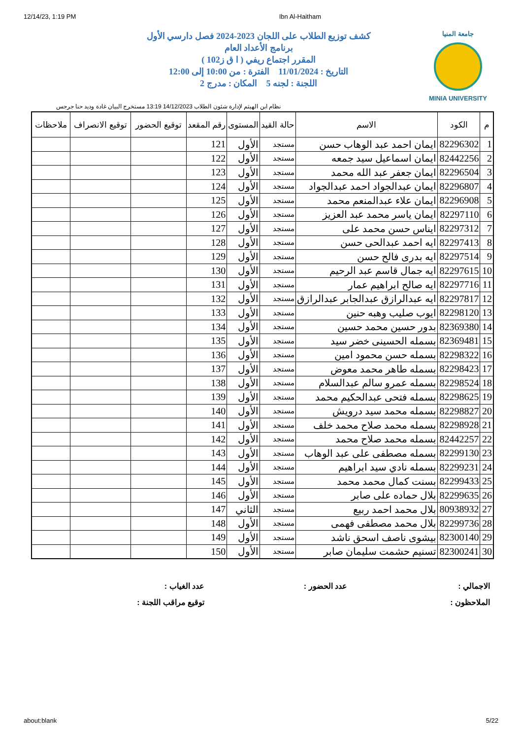12/14/23, 1:19 PM Ibn Al-Haitham
جامعة المنيا
MINIA UNIVERSITY
كشف توزيع الطلاب على اللجان 2023-2024 فصل دارسي الأول
برنامج الأعداد العام
المقرر اجتماع ريفي ( ا ق ز102 )
التاريخ : 11/01/2024 الفترة : من 10:00 إلى 12:00
اللجنة : لجنه 5 المكان : مدرج 2
نظام ابن الهيثم لإدارة شئون الطلاب 14/12/2023 13:19 مستخرج البيان غادة وديد حنا جرجس
| م | الكود | الاسم | حالة القيد | المستوى | رقم المقعد | توقيع الحضور | توقيع الانصراف | ملاحظات |
| --- | --- | --- | --- | --- | --- | --- | --- | --- |
| 1 | 82296302 | ايمان احمد عبد الوهاب حسن | مستجد | الأول | 121 | | | |
| 2 | 82442256 | ايمان اسماعيل سيد جمعه | مستجد | الأول | 122 | | | |
| 3 | 82296504 | ايمان جعفر عبد الله محمد | مستجد | الأول | 123 | | | |
| 4 | 82296807 | ايمان عبدالجواد احمد عبدالجواد | مستجد | الأول | 124 | | | |
| 5 | 82296908 | ايمان علاء عبدالمنعم محمد | مستجد | الأول | 125 | | | |
| 6 | 82297110 | ايمان ياسر محمد عبد العزيز | مستجد | الأول | 126 | | | |
| 7 | 82297312 | ايناس حسن محمد على | مستجد | الأول | 127 | | | |
| 8 | 82297413 | ايه احمد عبدالحى حسن | مستجد | الأول | 128 | | | |
| 9 | 82297514 | ايه بدرى فالح حسن | مستجد | الأول | 129 | | | |
| 10 | 82297615 | ايه جمال قاسم عبد الرحيم | مستجد | الأول | 130 | | | |
| 11 | 82297716 | ايه صالح ابراهيم عمار | مستجد | الأول | 131 | | | |
| 12 | 82297817 | ايه عبدالرازق عبدالجابر عبدالرازق | مستجد | الأول | 132 | | | |
| 13 | 82298120 | ايوب صليب وهبه حنين | مستجد | الأول | 133 | | | |
| 14 | 82369380 | بدور حسين محمد حسين | مستجد | الأول | 134 | | | |
| 15 | 82369481 | بسمله الحسينى خضر سيد | مستجد | الأول | 135 | | | |
| 16 | 82298322 | بسمله حسن محمود امين | مستجد | الأول | 136 | | | |
| 17 | 82298423 | بسمله طاهر محمد معوض | مستجد | الأول | 137 | | | |
| 18 | 82298524 | بسمله عمرو سالم عبدالسلام | مستجد | الأول | 138 | | | |
| 19 | 82298625 | بسمله فتحى عبدالحكيم محمد | مستجد | الأول | 139 | | | |
| 20 | 82298827 | بسمله محمد سيد درويش | مستجد | الأول | 140 | | | |
| 21 | 82298928 | بسمله محمد صلاح محمد خلف | مستجد | الأول | 141 | | | |
| 22 | 82442257 | بسمله محمد صلاح محمد | مستجد | الأول | 142 | | | |
| 23 | 82299130 | بسمله مصطفى على عبد الوهاب | مستجد | الأول | 143 | | | |
| 24 | 82299231 | بسمله نادي سيد ابراهيم | مستجد | الأول | 144 | | | |
| 25 | 82299433 | بسنت كمال محمد محمد | مستجد | الأول | 145 | | | |
| 26 | 82299635 | بلال حماده على صابر | مستجد | الأول | 146 | | | |
| 27 | 80938932 | بلال محمد احمد ربيع | مستجد | الثاني | 147 | | | |
| 28 | 82299736 | بلال محمد مصطفى فهمى | مستجد | الأول | 148 | | | |
| 29 | 82300140 | بيشوى ناصف اسحق ناشد | مستجد | الأول | 149 | | | |
| 30 | 82300241 | تسنيم حشمت سليمان صابر | مستجد | الأول | 150 | | | |
الاجمالي :
عدد الحضور :
عدد الغياب :
الملاحظون :
توقيع مراقب اللجنة :
about:blank 5/22